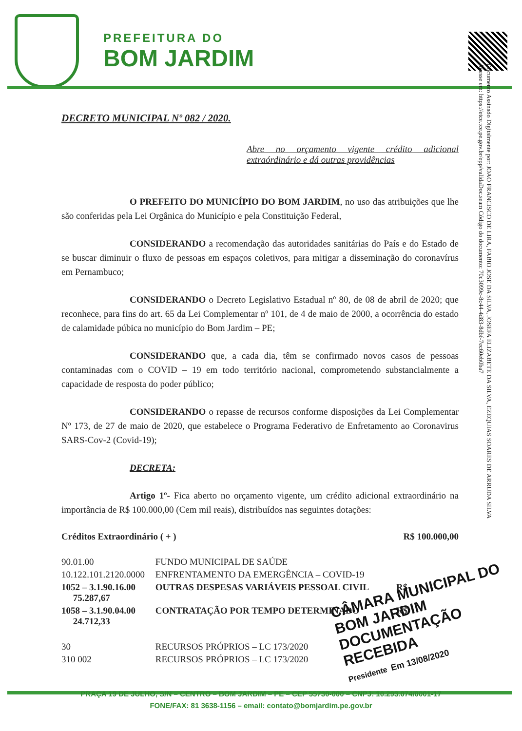PREFEITURA DO
BOM JARDIM
Documento Assinado Digitalmente por: JOAO FRANCISCO DE LIRA, FABIO JOSE DA SILVA, JOSEFA ELIZABETE DA SILVA, EZEQUIAS SOARES DE ARRUDA SILVA
Acesse em: https://etce.tce.pe.gov.br/epp/validaDoc.seam Código do documento: 70c3099c-8c44-4d83-8dbf-7ec60eb0ba7
DECRETO MUNICIPAL Nº 082 / 2020.
Abre no orçamento vigente crédito adicional extraórdinário e dá outras providências
O PREFEITO DO MUNICÍPIO DO BOM JARDIM, no uso das atribuições que lhe são conferidas pela Lei Orgânica do Município e pela Constituição Federal,
CONSIDERANDO a recomendação das autoridades sanitárias do País e do Estado de se buscar diminuir o fluxo de pessoas em espaços coletivos, para mitigar a disseminação do coronavírus em Pernambuco;
CONSIDERANDO o Decreto Legislativo Estadual nº 80, de 08 de abril de 2020; que reconhece, para fins do art. 65 da Lei Complementar nº 101, de 4 de maio de 2000, a ocorrência do estado de calamidade púbica no município do Bom Jardim – PE;
CONSIDERANDO que, a cada dia, têm se confirmado novos casos de pessoas contaminadas com o COVID – 19 em todo território nacional, comprometendo substancialmente a capacidade de resposta do poder público;
CONSIDERANDO o repasse de recursos conforme disposições da Lei Complementar Nº 173, de 27 de maio de 2020, que estabelece o Programa Federativo de Enfretamento ao Coronavirus SARS-Cov-2 (Covid-19);
DECRETA:
Artigo 1º- Fica aberto no orçamento vigente, um crédito adicional extraordinário na importância de R$ 100.000,00 (Cem mil reais), distribuídos nas seguintes dotações:
| Créditos Extraordinário ( + ) | | R$ 100.000,00 |
| 90.01.00 | FUNDO MUNICIPAL DE SAÚDE | |
| 10.122.101.2120.0000 | ENFRENTAMENTO DA EMERGÊNCIA – COVID-19 | |
| 1052 – 3.1.90.16.00 75.287,67 | OUTRAS DESPESAS VARIÁVEIS PESSOAL CIVIL | R$ |
| 1058 – 3.1.90.04.00 24.712,33 | CONTRATAÇÃO POR TEMPO DETERMINADO | R$ |
| 30 | RECURSOS PRÓPRIOS – LC 173/2020 | |
| 310 002 | RECURSOS PRÓPRIOS – LC 173/2020 | |
CÂMARA MUNICIPAL DO BOM JARDIM
DOCUMENTAÇÃO RECEBIDA
Presidente Em 13/08/2020
PRAÇA 19 DE JULHO, S/N – CENTRO – BOM JARDIM – PE – CEP 55730-000 – CNPJ: 10.293.074/0001-17
FONE/FAX: 81 3638-1156 – email: contato@bomjardim.pe.gov.br